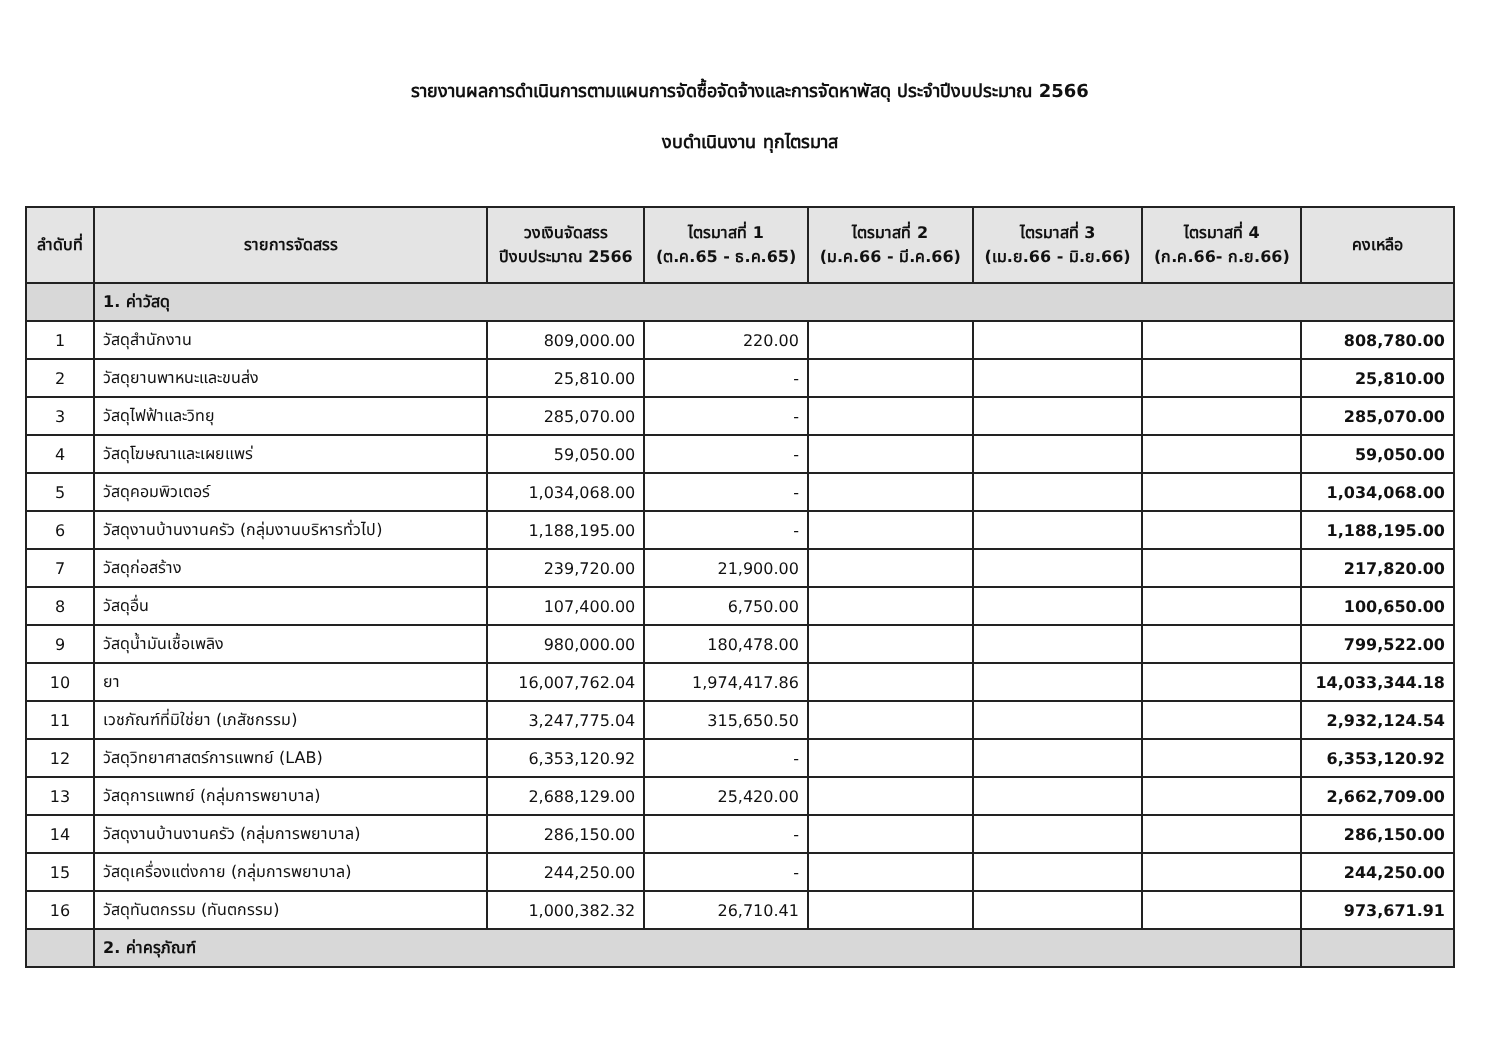รายงานผลการดำเนินการตามแผนการจัดซื้อจัดจ้างและการจัดหาพัสดุ ประจำปีงบประมาณ 2566
งบดำเนินงาน ทุกไตรมาส
| ลำดับที่ | รายการจัดสรร | วงเงินจัดสรร ปีงบประมาณ 2566 | ไตรมาสที่ 1 (ต.ค.65 - ธ.ค.65) | ไตรมาสที่ 2 (ม.ค.66 - มี.ค.66) | ไตรมาสที่ 3 (เม.ย.66 - มิ.ย.66) | ไตรมาสที่ 4 (ก.ค.66- ก.ย.66) | คงเหลือ |
| --- | --- | --- | --- | --- | --- | --- | --- |
| | 1. ค่าวัสดุ | | | | | | |
| 1 | วัสดุสำนักงาน | 809,000.00 | 220.00 | | | | 808,780.00 |
| 2 | วัสดุยานพาหนะและขนส่ง | 25,810.00 | - | | | | 25,810.00 |
| 3 | วัสดุไฟฟ้าและวิทยุ | 285,070.00 | - | | | | 285,070.00 |
| 4 | วัสดุโฆษณาและเผยแพร่ | 59,050.00 | - | | | | 59,050.00 |
| 5 | วัสดุคอมพิวเตอร์ | 1,034,068.00 | - | | | | 1,034,068.00 |
| 6 | วัสดุงานบ้านงานครัว (กลุ่มงานบริหารทั่วไป) | 1,188,195.00 | - | | | | 1,188,195.00 |
| 7 | วัสดุก่อสร้าง | 239,720.00 | 21,900.00 | | | | 217,820.00 |
| 8 | วัสดุอื่น | 107,400.00 | 6,750.00 | | | | 100,650.00 |
| 9 | วัสดุน้ำมันเชื้อเพลิง | 980,000.00 | 180,478.00 | | | | 799,522.00 |
| 10 | ยา | 16,007,762.04 | 1,974,417.86 | | | | 14,033,344.18 |
| 11 | เวชภัณฑ์ที่มิใช่ยา (เภสัชกรรม) | 3,247,775.04 | 315,650.50 | | | | 2,932,124.54 |
| 12 | วัสดุวิทยาศาสตร์การแพทย์ (LAB) | 6,353,120.92 | - | | | | 6,353,120.92 |
| 13 | วัสดุการแพทย์ (กลุ่มการพยาบาล) | 2,688,129.00 | 25,420.00 | | | | 2,662,709.00 |
| 14 | วัสดุงานบ้านงานครัว (กลุ่มการพยาบาล) | 286,150.00 | - | | | | 286,150.00 |
| 15 | วัสดุเครื่องแต่งกาย (กลุ่มการพยาบาล) | 244,250.00 | - | | | | 244,250.00 |
| 16 | วัสดุทันตกรรม (ทันตกรรม) | 1,000,382.32 | 26,710.41 | | | | 973,671.91 |
| | 2. ค่าครุภัณฑ์ | | | | | | |